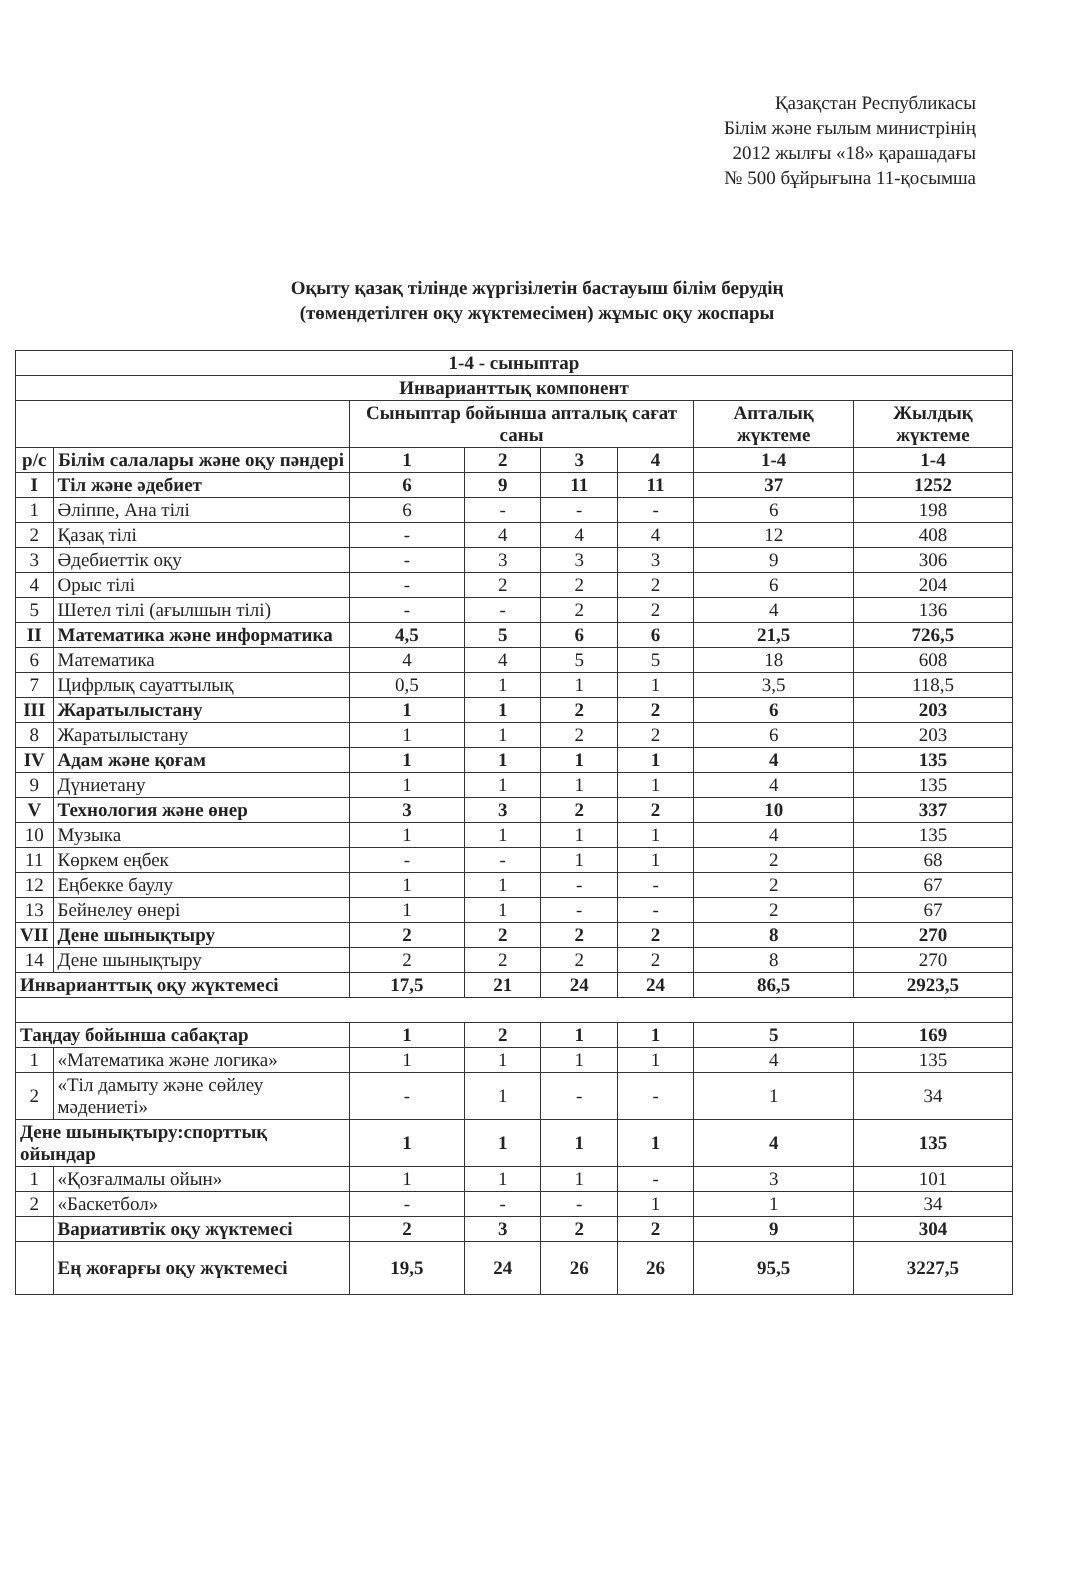Қазақстан Республикасы
Білім және ғылым министрінің
2012 жылғы «18» қарашадағы
№ 500 бұйрығына 11-қосымша
Оқыту қазақ тілінде жүргізілетін бастауыш білім берудің
(төмендетілген оқу жүктемесімен) жұмыс оқу жоспары
| 1-4 - сыныптар | | | | | | | |
| --- | --- | --- | --- | --- | --- | --- | --- |
| Инварианттық компонент | | | | | | | |
| | | Сыныптар бойынша апталық сағат саны | | | | Апталық жүктеме | Жылдық жүктеме |
| р/с | Білім салалары және оқу пәндері | 1 | 2 | 3 | 4 | 1-4 | 1-4 |
| I | Тіл және әдебиет | 6 | 9 | 11 | 11 | 37 | 1252 |
| 1 | Әліппе, Ана тілі | 6 | - | - | - | 6 | 198 |
| 2 | Қазақ тілі | - | 4 | 4 | 4 | 12 | 408 |
| 3 | Әдебиеттік оқу | - | 3 | 3 | 3 | 9 | 306 |
| 4 | Орыс тілі | - | 2 | 2 | 2 | 6 | 204 |
| 5 | Шетел тілі (ағылшын тілі) | - | - | 2 | 2 | 4 | 136 |
| II | Математика және информатика | 4,5 | 5 | 6 | 6 | 21,5 | 726,5 |
| 6 | Математика | 4 | 4 | 5 | 5 | 18 | 608 |
| 7 | Цифрлық сауаттылық | 0,5 | 1 | 1 | 1 | 3,5 | 118,5 |
| III | Жаратылыстану | 1 | 1 | 2 | 2 | 6 | 203 |
| 8 | Жаратылыстану | 1 | 1 | 2 | 2 | 6 | 203 |
| IV | Адам және қоғам | 1 | 1 | 1 | 1 | 4 | 135 |
| 9 | Дүниетану | 1 | 1 | 1 | 1 | 4 | 135 |
| V | Технология және өнер | 3 | 3 | 2 | 2 | 10 | 337 |
| 10 | Музыка | 1 | 1 | 1 | 1 | 4 | 135 |
| 11 | Көркем еңбек | - | - | 1 | 1 | 2 | 68 |
| 12 | Еңбекке баулу | 1 | 1 | - | - | 2 | 67 |
| 13 | Бейнелеу өнері | 1 | 1 | - | - | 2 | 67 |
| VII | Дене шынықтыру | 2 | 2 | 2 | 2 | 8 | 270 |
| 14 | Дене шынықтыру | 2 | 2 | 2 | 2 | 8 | 270 |
| Инварианттық оқу жүктемесі | | 17,5 | 21 | 24 | 24 | 86,5 | 2923,5 |
| Таңдау бойынша сабақтар | | 1 | 2 | 1 | 1 | 5 | 169 |
| 1 | «Математика және логика» | 1 | 1 | 1 | 1 | 4 | 135 |
| 2 | «Тіл дамыту және сөйлеу мәдениеті» | - | 1 | - | - | 1 | 34 |
| Дене шынықтыру:спорттық ойындар | | 1 | 1 | 1 | 1 | 4 | 135 |
| 1 | «Қозғалмалы ойын» | 1 | 1 | 1 | - | 3 | 101 |
| 2 | «Баскетбол» | - | - | - | 1 | 1 | 34 |
| | Вариативтік оқу жүктемесі | 2 | 3 | 2 | 2 | 9 | 304 |
| | Ең жоғарғы оқу жүктемесі | 19,5 | 24 | 26 | 26 | 95,5 | 3227,5 |